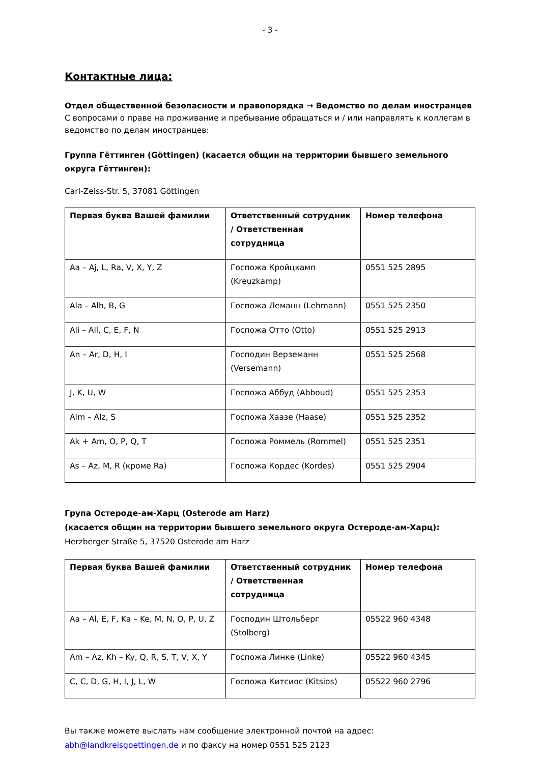- 3 -
Контактные лица:
Отдел общественной безопасности и правопорядка → Ведомство по делам иностранцев
С вопросами о праве на проживание и пребывание обращаться и / или направлять к коллегам в ведомство по делам иностранцев:
Группа Гёттинген (Göttingen) (касается общин на территории бывшего земельного округа Гёттинген):
Carl-Zeiss-Str. 5, 37081 Göttingen
| Первая буква Вашей фамилии | Ответственный сотрудник / Ответственная сотрудница | Номер телефона |
| --- | --- | --- |
| Aa – Aj, L, Ra, V, X, Y, Z | Госпожа Кройцкамп (Kreuzkamp) | 0551 525 2895 |
| Ala – Alh, B, G | Госпожа Леманн (Lehmann) | 0551 525 2350 |
| Ali – All, C, E, F, N | Госпожа Отто (Otto) | 0551 525 2913 |
| An – Ar, D, H, I | Господин Верземанн (Versemann) | 0551 525 2568 |
| J, K, U, W | Госпожа Аббуд (Abboud) | 0551 525 2353 |
| Alm – Alz, S | Госпожа Хаазе (Haase) | 0551 525 2352 |
| Ak + Am, O, P, Q, T | Госпожа Роммель (Rommel) | 0551 525 2351 |
| As – Az, M, R (кроме Ra) | Госпожа Кордес (Kordes) | 0551 525 2904 |
Групa Остероде-ам-Харц (Osterode am Harz)
(касается общин на территории бывшего земельного округа Остероде-ам-Харц):
Herzberger Straße 5, 37520 Osterode am Harz
| Первая буква Вашей фамилии | Ответственный сотрудник / Ответственная сотрудница | Номер телефона |
| --- | --- | --- |
| Aa – Al, E, F, Ka – Ke, M, N, O, P, U, Z | Господин Штольберг (Stolberg) | 05522 960 4348 |
| Am – Az, Kh – Ky, Q, R, S, T, V, X, Y | Госпожа Линке (Linke) | 05522 960 4345 |
| C, C, D, G, H, I, J, L, W | Госпожа Китсиос (Kitsios) | 05522 960 2796 |
Вы также можете выслать нам сообщение электронной почтой на адрес:
abh@landkreisgoettingen.de и по факсу на номер 0551 525 2123